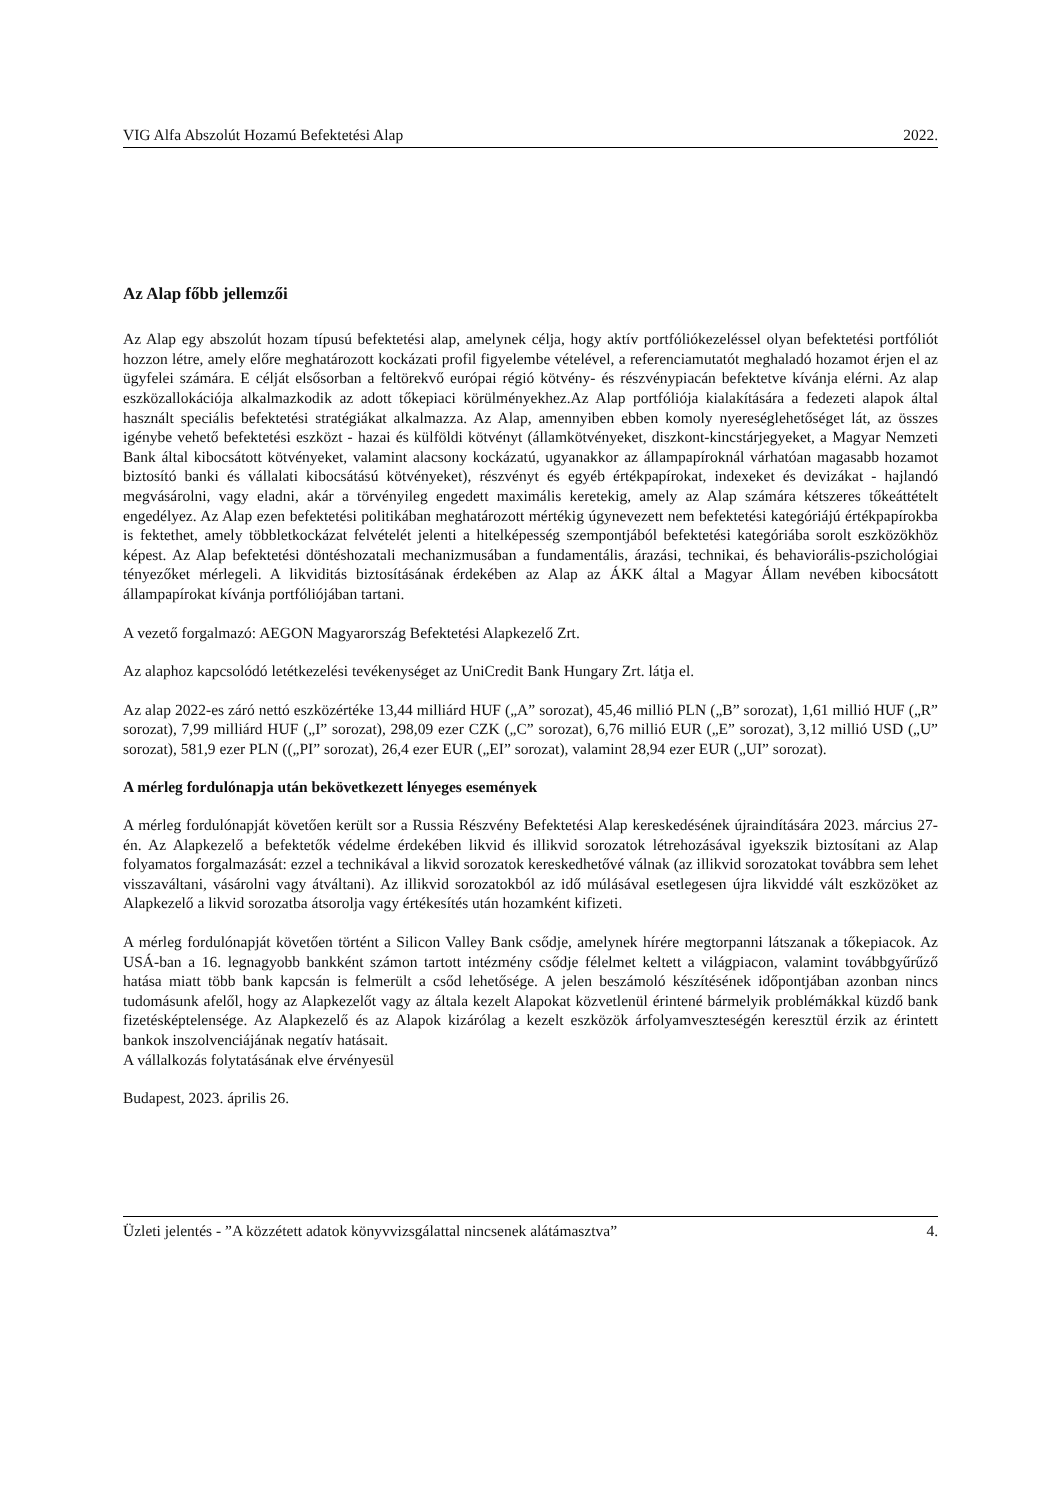VIG Alfa Abszolút Hozamú Befektetési Alap 2022.
Az Alap főbb jellemzői
Az Alap egy abszolút hozam típusú befektetési alap, amelynek célja, hogy aktív portfóliókezeléssel olyan befektetési portfóliót hozzon létre, amely előre meghatározott kockázati profil figyelembe vételével, a referenciamutatót meghaladó hozamot érjen el az ügyfelei számára. E célját elsősorban a feltörekvő európai régió kötvény- és részvénypiacán befektetve kívánja elérni. Az alap eszközallokációja alkalmazkodik az adott tőkepiaci körülményekhez.Az Alap portfóliója kialakítására a fedezeti alapok által használt speciális befektetési stratégiákat alkalmazza. Az Alap, amennyiben ebben komoly nyereséglehetőséget lát, az összes igénybe vehető befektetési eszközt - hazai és külföldi kötvényt (államkötvényeket, diszkont-kincstárjegyeket, a Magyar Nemzeti Bank által kibocsátott kötvényeket, valamint alacsony kockázatú, ugyanakkor az állampapíroknál várhatóan magasabb hozamot biztosító banki és vállalati kibocsátású kötvényeket), részvényt és egyéb értékpapírokat, indexeket és devizákat - hajlandó megvásárolni, vagy eladni, akár a törvényileg engedett maximális keretekig, amely az Alap számára kétszeres tőkeáttételt engedélyez. Az Alap ezen befektetési politikában meghatározott mértékig úgynevezett nem befektetési kategóriájú értékpapírokba is fektethet, amely többletkockázat felvételét jelenti a hitelképesség szempontjából befektetési kategóriába sorolt eszközökhöz képest. Az Alap befektetési döntéshozatali mechanizmusában a fundamentális, árazási, technikai, és behaviorális-pszichológiai tényezőket mérlegeli. A likviditás biztosításának érdekében az Alap az ÁKK által a Magyar Állam nevében kibocsátott állampapírokat kívánja portfóliójában tartani.
A vezető forgalmazó: AEGON Magyarország Befektetési Alapkezelő Zrt.
Az alaphoz kapcsolódó letétkezelési tevékenységet az UniCredit Bank Hungary Zrt. látja el.
Az alap 2022-es záró nettó eszközértéke 13,44 milliárd HUF („A” sorozat), 45,46 millió PLN („B” sorozat), 1,61 millió HUF („R” sorozat), 7,99 milliárd HUF („I” sorozat), 298,09 ezer CZK („C” sorozat), 6,76 millió EUR („E” sorozat), 3,12 millió USD („U” sorozat), 581,9 ezer PLN ((„PI” sorozat), 26,4 ezer EUR („EI” sorozat), valamint 28,94 ezer EUR („UI” sorozat).
A mérleg fordulónapja után bekövetkezett lényeges események
A mérleg fordulónapját követően került sor a Russia Részvény Befektetési Alap kereskedésének újraindítására 2023. március 27-én. Az Alapkezelő a befektetők védelme érdekében likvid és illikvid sorozatok létrehozásával igyekszik biztosítani az Alap folyamatos forgalmazását: ezzel a technikával a likvid sorozatok kereskedhetővé válnak (az illikvid sorozatokat továbbra sem lehet visszaváltani, vásárolni vagy átváltani). Az illikvid sorozatokból az idő múlásával esetlegesen újra likviddé vált eszközöket az Alapkezelő a likvid sorozatba átsorolja vagy értékesítés után hozamként kifizeti.
A mérleg fordulónapját követően történt a Silicon Valley Bank csődje, amelynek hírére megtorpanni látszanak a tőkepiacok. Az USÁ-ban a 16. legnagyobb bankként számon tartott intézmény csődje félelmet keltett a világpiacon, valamint továbbgyűrűző hatása miatt több bank kapcsán is felmerült a csőd lehetősége. A jelen beszámoló készítésének időpontjában azonban nincs tudomásunk afelől, hogy az Alapkezelőt vagy az általa kezelt Alapokat közvetlenül érintené bármelyik problémákkal küzdő bank fizetésképtelensége. Az Alapkezelő és az Alapok kizárólag a kezelt eszközök árfolyamveszteségén keresztül érzik az érintett bankok inszolvenciájának negatív hatásait.
A vállalkozás folytatásának elve érvényesül
Budapest, 2023. április 26.
Üzleti jelentés - ”A közzétett adatok könyvvizsgálattal nincsenek alátámasztva” 4.